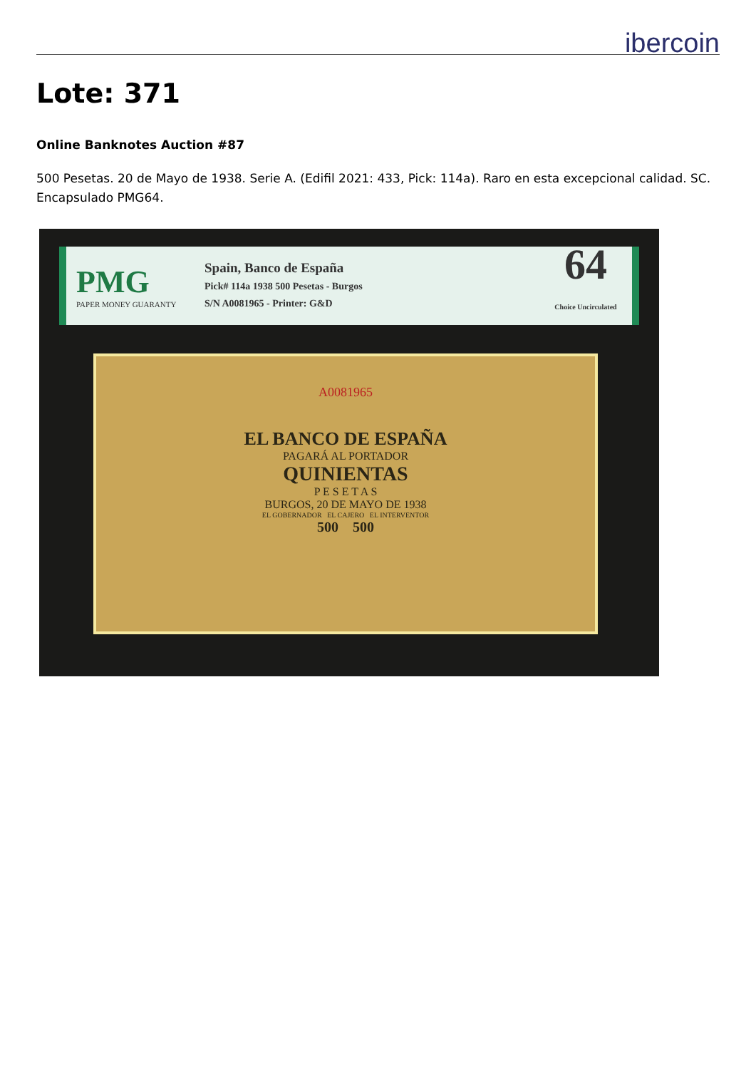ibercoin
Lote: 371
Online Banknotes Auction #87
500 Pesetas. 20 de Mayo de 1938. Serie A. (Edifil 2021: 433, Pick: 114a). Raro en esta excepcional calidad. SC. Encapsulado PMG64.
PMG
PAPER MONEY GUARANTY
Spain, Banco de España
Pick# 114a 1938 500 Pesetas - Burgos
S/N A0081965 - Printer: G&D
64
Choice Uncirculated
A0081965
EL BANCO DE ESPAÑA
PAGARÁ AL PORTADOR
QUINIENTAS
P E S E T A S
BURGOS, 20 DE MAYO DE 1938
EL GOBERNADOR EL CAJERO EL INTERVENTOR
500 500